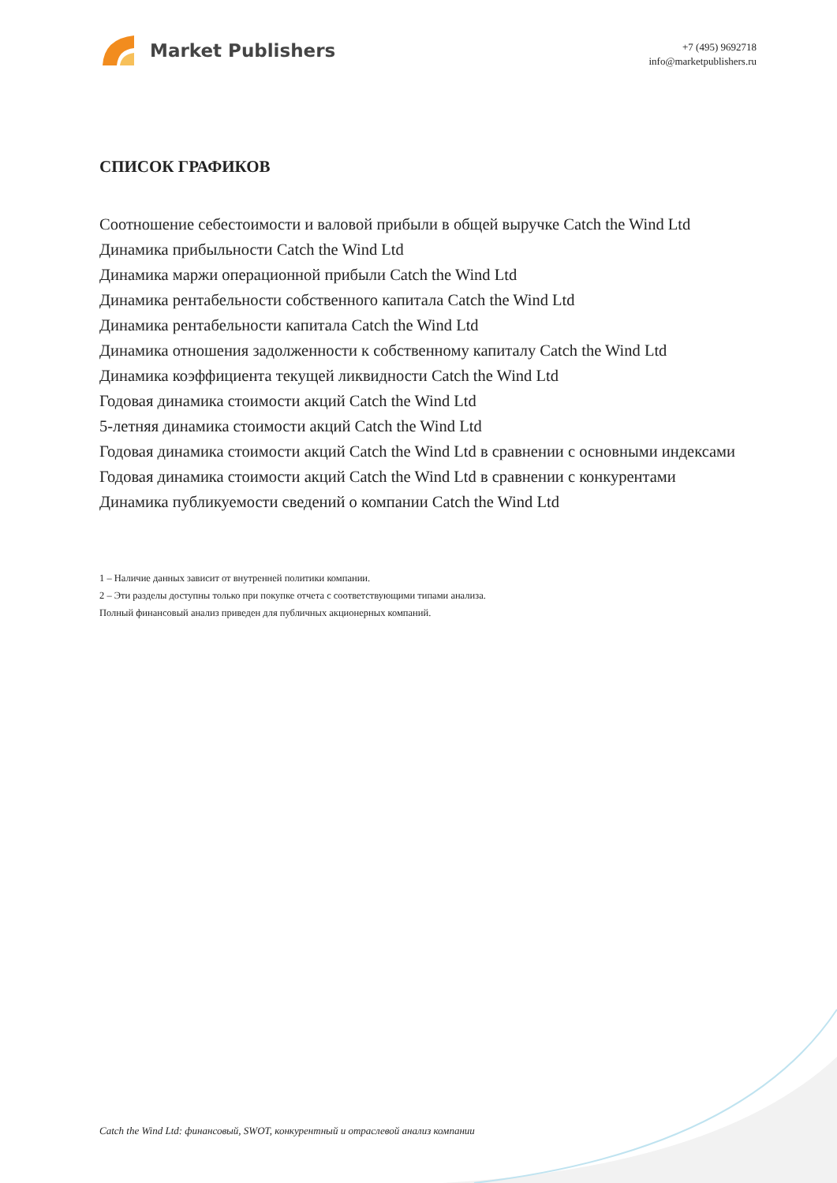Market Publishers
+7 (495) 9692718
info@marketpublishers.ru
СПИСОК ГРАФИКОВ
Соотношение себестоимости и валовой прибыли в общей выручке Catch the Wind Ltd
Динамика прибыльности Catch the Wind Ltd
Динамика маржи операционной прибыли Catch the Wind Ltd
Динамика рентабельности собственного капитала Catch the Wind Ltd
Динамика рентабельности капитала Catch the Wind Ltd
Динамика отношения задолженности к собственному капиталу Catch the Wind Ltd
Динамика коэффициента текущей ликвидности Catch the Wind Ltd
Годовая динамика стоимости акций Catch the Wind Ltd
5-летняя динамика стоимости акций Catch the Wind Ltd
Годовая динамика стоимости акций Catch the Wind Ltd в сравнении с основными индексами
Годовая динамика стоимости акций Catch the Wind Ltd в сравнении с конкурентами
Динамика публикуемости сведений о компании Catch the Wind Ltd
1 – Наличие данных зависит от внутренней политики компании.
2 – Эти разделы доступны только при покупке отчета с соответствующими типами анализа.
Полный финансовый анализ приведен для публичных акционерных компаний.
Catch the Wind Ltd: финансовый, SWOT, конкурентный и отраслевой анализ компании